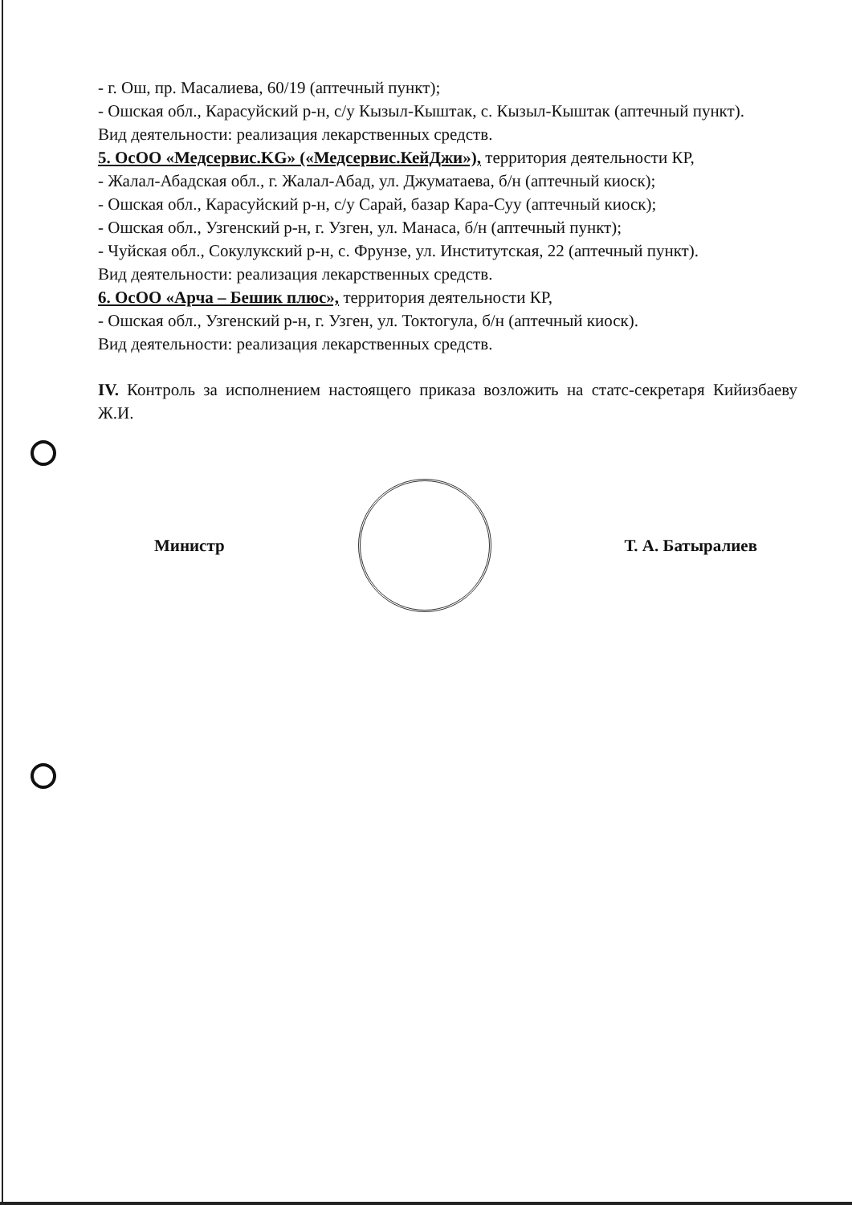- г. Ош, пр. Масалиева, 60/19 (аптечный пункт);
- Ошская обл., Карасуйский р-н, с/у Кызыл-Кыштак, с. Кызыл-Кыштак (аптечный пункт).
Вид деятельности: реализация лекарственных средств.
5. ОсОО «Медсервис.KG» («Медсервис.КейДжи»), территория деятельности КР,
- Жалал-Абадская обл., г. Жалал-Абад, ул. Джуматаева, б/н (аптечный киоск);
- Ошская обл., Карасуйский р-н, с/у Сарай, базар Кара-Суу (аптечный киоск);
- Ошская обл., Узгенский р-н, г. Узген, ул. Манаса, б/н (аптечный пункт);
- Чуйская обл., Сокулукский р-н, с. Фрунзе, ул. Институтская, 22 (аптечный пункт).
Вид деятельности: реализация лекарственных средств.
6. ОсОО «Арча – Бешик плюс», территория деятельности КР,
- Ошская обл., Узгенский р-н, г. Узген, ул. Токтогула, б/н (аптечный киоск).
Вид деятельности: реализация лекарственных средств.
IV. Контроль за исполнением настоящего приказа возложить на статс-секретаря Кийизбаеву Ж.И.
Министр Т. А. Батыралиев